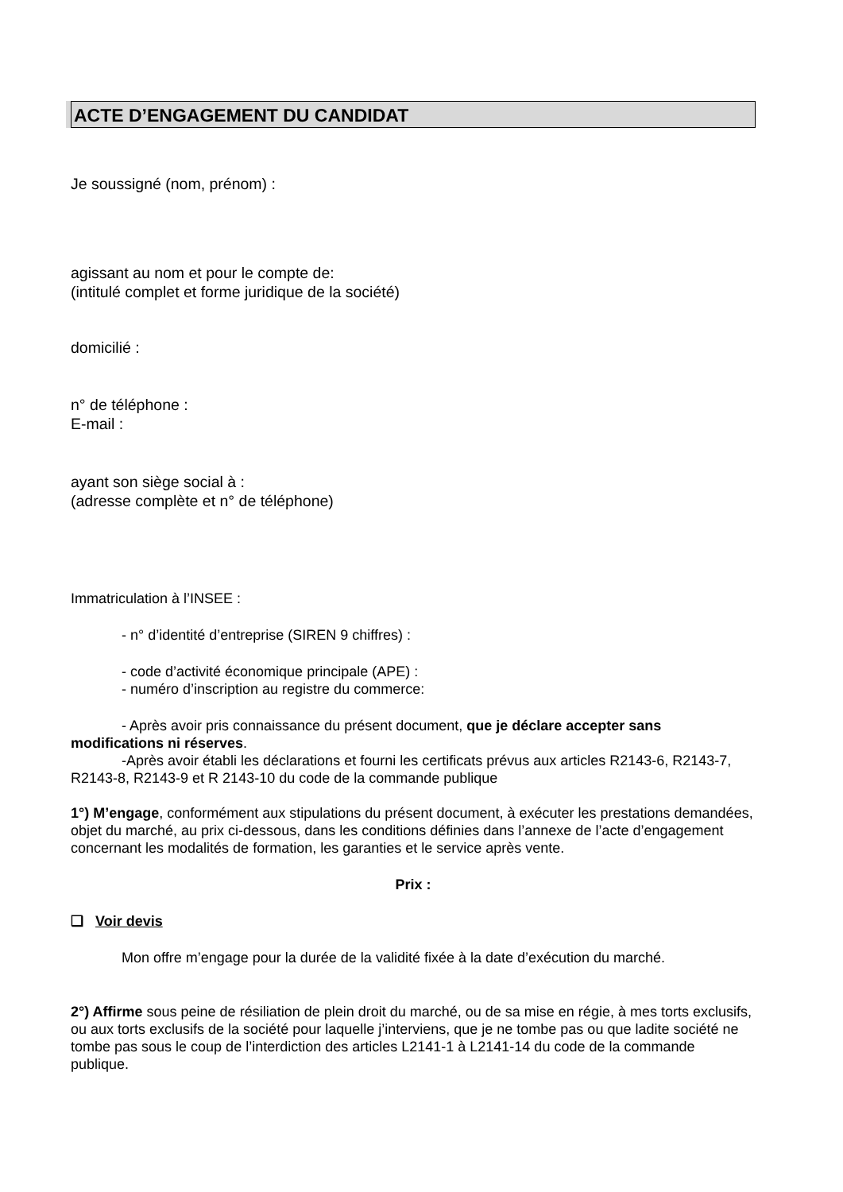ACTE D’ENGAGEMENT DU CANDIDAT
Je soussigné (nom, prénom) :
agissant au nom et pour le compte de:
(intitulé complet et forme juridique de la société)
domicilié :
n° de téléphone :
E-mail :
ayant son siège social à :
(adresse complète et n° de téléphone)
Immatriculation à l’INSEE :
- n° d’identité d’entreprise (SIREN 9 chiffres) :
- code d’activité économique principale (APE) :
- numéro d’inscription au registre du commerce:
- Après avoir pris connaissance du présent document, que je déclare accepter sans modifications ni réserves.
-Après avoir établi les déclarations et fourni les certificats prévus aux articles R2143-6, R2143-7, R2143-8, R2143-9 et R 2143-10 du code de la commande publique
1°) M’engage, conformément aux stipulations du présent document, à exécuter les prestations demandées, objet du marché, au prix ci-dessous, dans les conditions définies dans l’annexe de l’acte d’engagement concernant les modalités de formation, les garanties et le service après vente.
Prix :
❑ Voir devis
Mon offre m’engage pour la durée de la validité fixée à la date d’exécution du marché.
2°) Affirme sous peine de résiliation de plein droit du marché, ou de sa mise en régie, à mes torts exclusifs, ou aux torts exclusifs de la société pour laquelle j’interviens, que je ne tombe pas ou que ladite société ne tombe pas sous le coup de l’interdiction des articles L2141-1 à L2141-14 du code de la commande publique.